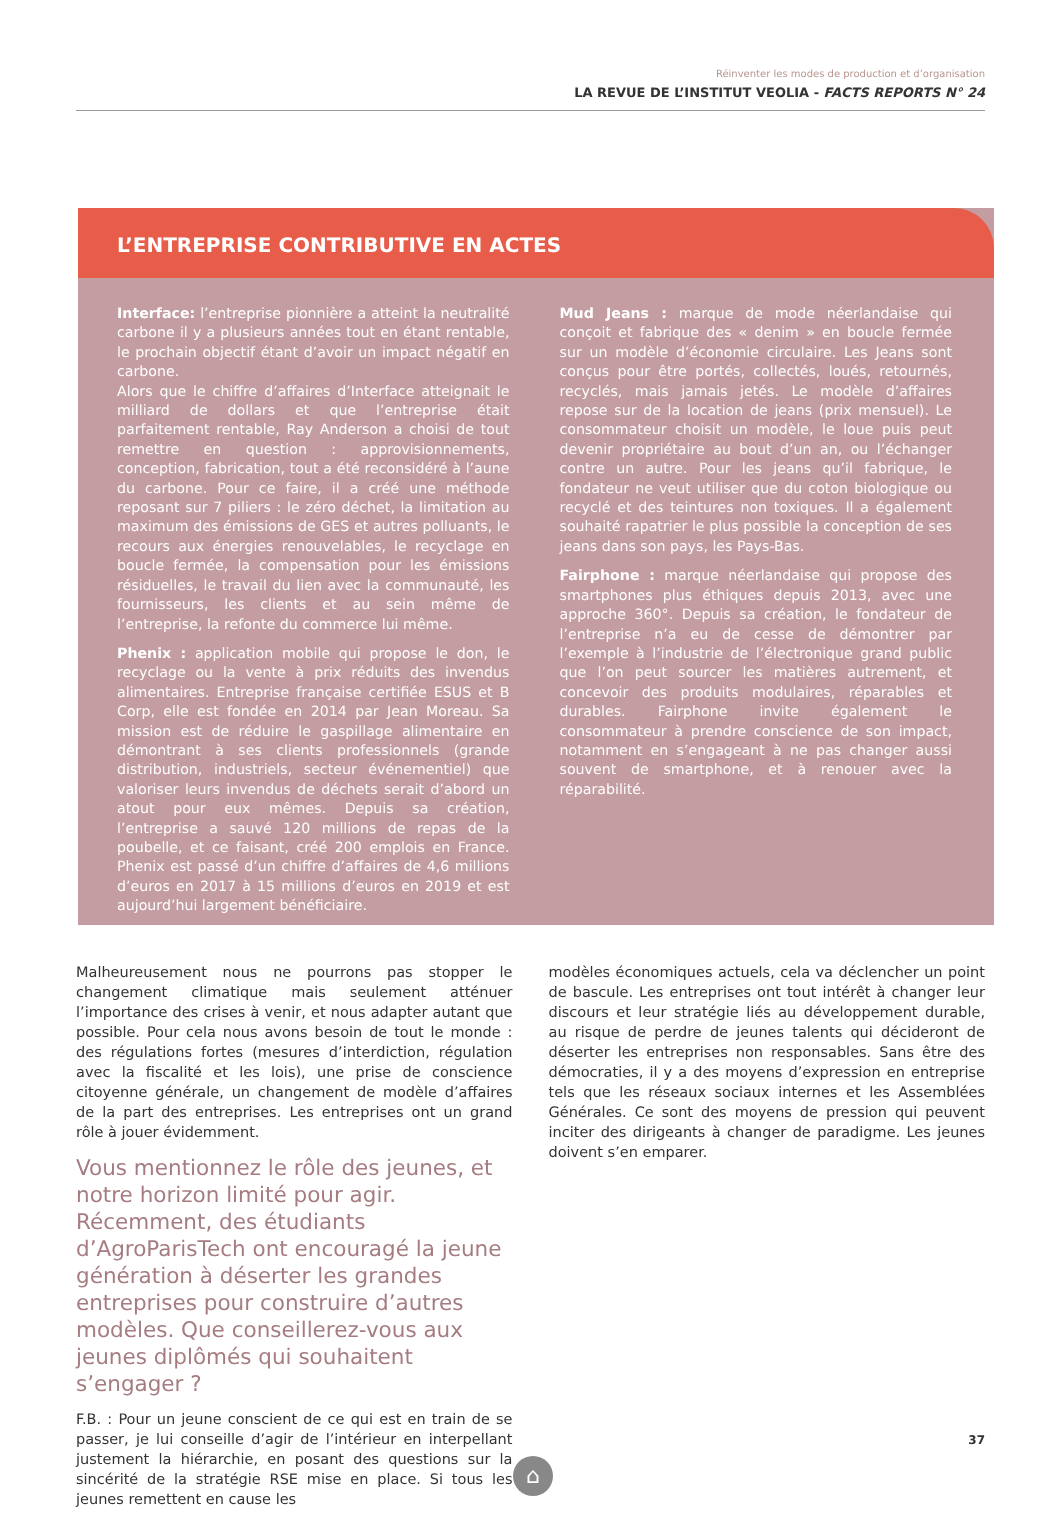Réinventer les modes de production et d’organisation
LA REVUE DE L’INSTITUT VEOLIA - FACTS REPORTS N° 24
L’ENTREPRISE CONTRIBUTIVE EN ACTES
Interface: l’entreprise pionnière a atteint la neutralité carbone il y a plusieurs années tout en étant rentable, le prochain objectif étant d’avoir un impact négatif en carbone.
Alors que le chiffre d’affaires d’Interface atteignait le milliard de dollars et que l’entreprise était parfaitement rentable, Ray Anderson a choisi de tout remettre en question : approvisionnements, conception, fabrication, tout a été reconsidéré à l’aune du carbone. Pour ce faire, il a créé une méthode reposant sur 7 piliers : le zéro déchet, la limitation au maximum des émissions de GES et autres polluants, le recours aux énergies renouvelables, le recyclage en boucle fermée, la compensation pour les émissions résiduelles, le travail du lien avec la communauté, les fournisseurs, les clients et au sein même de l’entreprise, la refonte du commerce lui même.
Phenix : application mobile qui propose le don, le recyclage ou la vente à prix réduits des invendus alimentaires. Entreprise française certifiée ESUS et B Corp, elle est fondée en 2014 par Jean Moreau. Sa mission est de réduire le gaspillage alimentaire en démontrant à ses clients professionnels (grande distribution, industriels, secteur événementiel) que valoriser leurs invendus de déchets serait d’abord un atout pour eux mêmes. Depuis sa création, l’entreprise a sauvé 120 millions de repas de la poubelle, et ce faisant, créé 200 emplois en France. Phenix est passé d’un chiffre d’affaires de 4,6 millions d’euros en 2017 à 15 millions d’euros en 2019 et est aujourd’hui largement bénéficiaire.
Mud Jeans : marque de mode néerlandaise qui conçoit et fabrique des « denim » en boucle fermée sur un modèle d’économie circulaire. Les Jeans sont conçus pour être portés, collectés, loués, retournés, recyclés, mais jamais jetés. Le modèle d’affaires repose sur de la location de jeans (prix mensuel). Le consommateur choisit un modèle, le loue puis peut devenir propriétaire au bout d’un an, ou l’échanger contre un autre. Pour les jeans qu’il fabrique, le fondateur ne veut utiliser que du coton biologique ou recyclé et des teintures non toxiques. Il a également souhaité rapatrier le plus possible la conception de ses jeans dans son pays, les Pays-Bas.
Fairphone : marque néerlandaise qui propose des smartphones plus éthiques depuis 2013, avec une approche 360°. Depuis sa création, le fondateur de l’entreprise n’a eu de cesse de démontrer par l’exemple à l’industrie de l’électronique grand public que l’on peut sourcer les matières autrement, et concevoir des produits modulaires, réparables et durables. Fairphone invite également le consommateur à prendre conscience de son impact, notamment en s’engageant à ne pas changer aussi souvent de smartphone, et à renouer avec la réparabilité.
Malheureusement nous ne pourrons pas stopper le changement climatique mais seulement atténuer l’importance des crises à venir, et nous adapter autant que possible. Pour cela nous avons besoin de tout le monde : des régulations fortes (mesures d’interdiction, régulation avec la fiscalité et les lois), une prise de conscience citoyenne générale, un changement de modèle d’affaires de la part des entreprises. Les entreprises ont un grand rôle à jouer évidemment.
Vous mentionnez le rôle des jeunes, et notre horizon limité pour agir. Récemment, des étudiants d’AgroParisTech ont encouragé la jeune génération à déserter les grandes entreprises pour construire d’autres modèles. Que conseillerez-vous aux jeunes diplômés qui souhaitent s’engager ?
F.B. : Pour un jeune conscient de ce qui est en train de se passer, je lui conseille d’agir de l’intérieur en interpellant justement la hiérarchie, en posant des questions sur la sincérité de la stratégie RSE mise en place. Si tous les jeunes remettent en cause les
modèles économiques actuels, cela va déclencher un point de bascule. Les entreprises ont tout intérêt à changer leur discours et leur stratégie liés au développement durable, au risque de perdre de jeunes talents qui décideront de déserter les entreprises non responsables. Sans être des démocraties, il y a des moyens d’expression en entreprise tels que les réseaux sociaux internes et les Assemblées Générales. Ce sont des moyens de pression qui peuvent inciter des dirigeants à changer de paradigme. Les jeunes doivent s’en emparer.
37
⌂